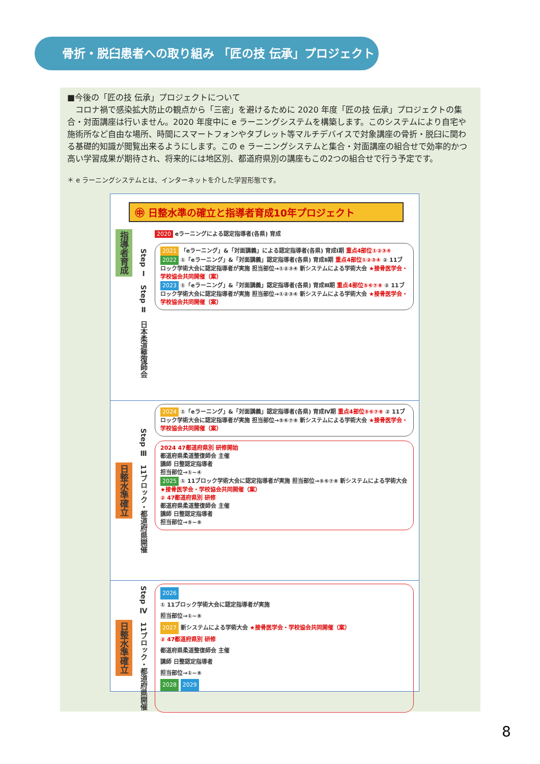骨折・脱臼患者への取り組み 「匠の技 伝承」プロジェクト
■今後の「匠の技 伝承」プロジェクトについて
　コロナ禍で感染拡大防止の観点から「三密」を避けるために 2020 年度「匠の技 伝承」プロジェクトの集合・対面講座は行いません。2020 年度中に e ラーニングシステムを構築します。このシステムにより自宅や施術所など自由な場所、時間にスマートフォンやタブレット等マルチデバイスで対象講座の骨折・脱臼に関わる基礎的知識が閲覧出来るようにします。この e ラーニングシステムと集合・対面講座の組合せで効率的かつ高い学習成果が期待され、将来的には地区別、都道府県別の講座もこの2つの組合せで行う予定です。
＊ e ラーニングシステムとは、インターネットを介した学習形態です。
㊥ 日整水準の確立と指導者育成10年プロジェクト
指導者育成
Step Ⅰ　Step Ⅱ　日本柔道整復師会
2020 eラーニングによる認定指導者(各県) 育成
2021 「eラーニング」&「対面講義」による認定指導者(各県) 育成Ⅰ期 重点4部位①②③④
2022 ①「eラーニング」&「対面講義」認定指導者(各県) 育成Ⅱ期 重点4部位①②③④ ② 11ブロック学術大会に認定指導者が実施 担当部位→①②③④ 新システムによる学術大会 ★接骨医学会・学校協会共同開催（案）
2023 ①「eラーニング」&「対面講義」認定指導者(各県) 育成Ⅲ期 重点4部位⑤⑥⑦⑧ ② 11ブロック学術大会に認定指導者が実施 担当部位→①②③④ 新システムによる学術大会 ★接骨医学会・学校協会共同開催（案）
日整水準確立
Step Ⅲ　11ブロック・都道府県開催
2024 ①「eラーニング」&「対面講義」認定指導者(各県) 育成Ⅳ期 重点4部位⑤⑥⑦⑧ ② 11ブロック学術大会に認定指導者が実施 担当部位→⑤⑥⑦⑧ 新システムによる学術大会 ★接骨医学会・学校協会共同開催（案）
2024 47都道府県別 研修開始
都道府県柔道整復師会 主催
講師 日整認定指導者
担当部位→①~④
2025 ① 11ブロック学術大会に認定指導者が実施 担当部位→⑤⑥⑦⑧ 新システムによる学術大会 ★接骨医学会・学校協会共同開催（案）
② 47都道府県別 研修
都道府県柔道整復師会 主催
講師 日整認定指導者
担当部位→⑤~⑧
日整水準確立
Step Ⅳ　11ブロック・都道府県開催
2026
① 11ブロック学術大会に認定指導者が実施
担当部位→①~⑧
2027 新システムによる学術大会 ★接骨医学会・学校協会共同開催（案）
② 47都道府県別 研修
都道府県柔道整復師会 主催
講師 日整認定指導者
担当部位→①~⑧
2028 2029
8